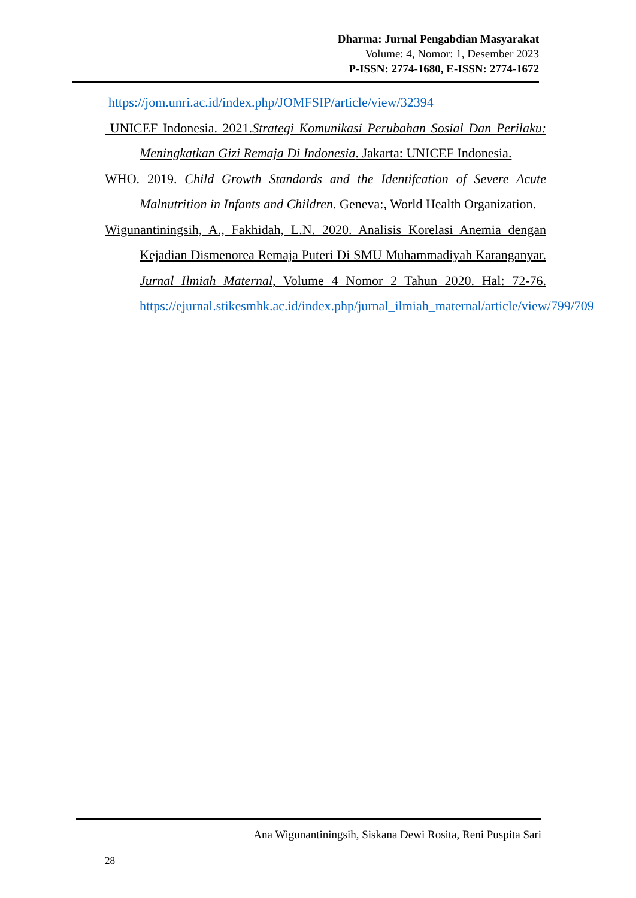Dharma: Jurnal Pengabdian Masyarakat
Volume: 4, Nomor: 1, Desember 2023
P-ISSN: 2774-1680, E-ISSN: 2774-1672
https://jom.unri.ac.id/index.php/JOMFSIP/article/view/32394
UNICEF Indonesia. 2021.Strategi Komunikasi Perubahan Sosial Dan Perilaku: Meningkatkan Gizi Remaja Di Indonesia. Jakarta: UNICEF Indonesia.
WHO. 2019. Child Growth Standards and the Identifcation of Severe Acute Malnutrition in Infants and Children. Geneva:, World Health Organization.
Wigunantiningsih, A., Fakhidah, L.N. 2020. Analisis Korelasi Anemia dengan Kejadian Dismenorea Remaja Puteri Di SMU Muhammadiyah Karanganyar. Jurnal Ilmiah Maternal, Volume 4 Nomor 2 Tahun 2020. Hal: 72-76. https://ejurnal.stikesmhk.ac.id/index.php/jurnal_ilmiah_maternal/article/view/799/709
Ana Wigunantiningsih, Siskana Dewi Rosita, Reni Puspita Sari
28